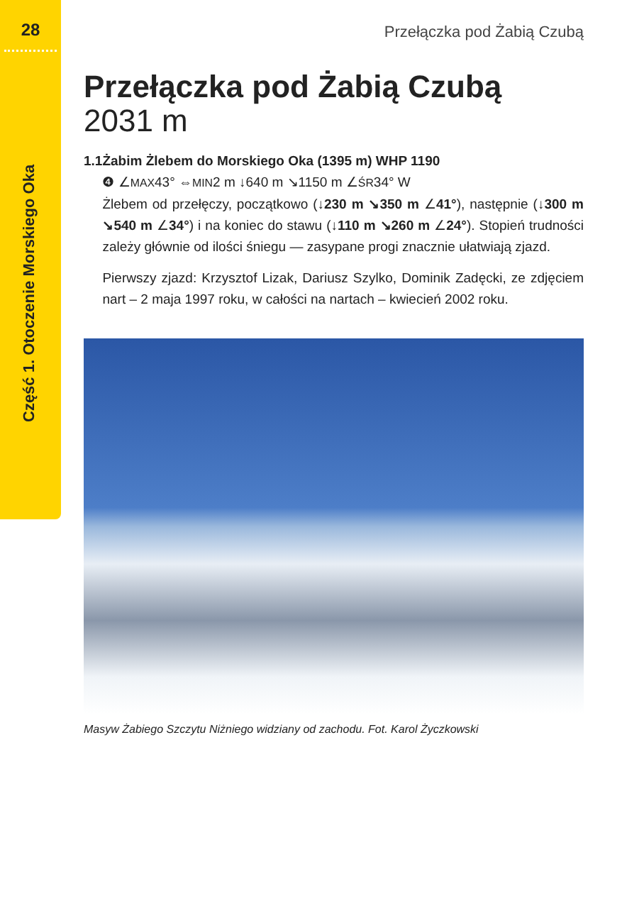28
Część 1. Otoczenie Morskiego Oka
Przełączka pod Żabią Czubą
Przełączka pod Żabią Czubą
2031 m
1.1 Żabim Żlebem do Morskiego Oka (1395 m) WHP 1190
❹ ∠MAX43° ⇔MIN2 m ↓640 m ↘1150 m ∠ŚR34° W
Żlebem od przełęczy, początkowo (↓230 m ↘350 m ∠41°), następnie (↓300 m ↘540 m ∠34°) i na koniec do stawu (↓110 m ↘260 m ∠24°). Stopień trudności zależy głównie od ilości śniegu — zasypane progi znacznie ułatwiają zjazd.
Pierwszy zjazd: Krzysztof Lizak, Dariusz Szylko, Dominik Zadęcki, ze zdjęciem nart – 2 maja 1997 roku, w całości na nartach – kwiecień 2002 roku.
Masyw Żabiego Szczytu Niżniego widziany od zachodu. Fot. Karol Życzkowski